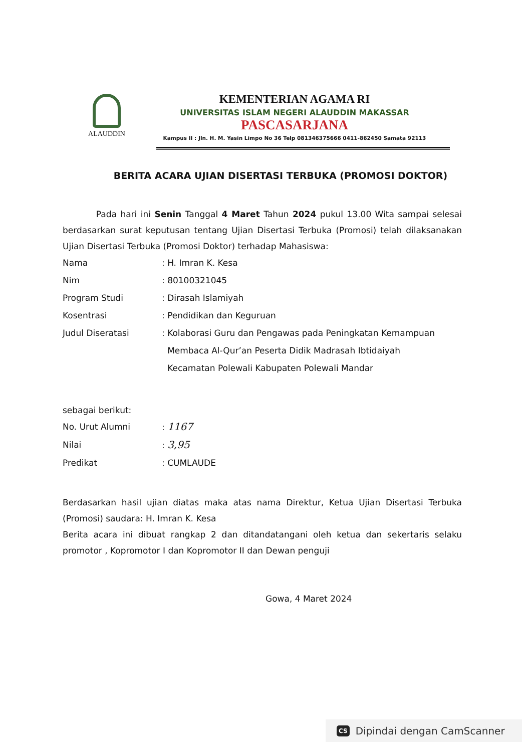ALAUDDIN
KEMENTERIAN AGAMA RI
UNIVERSITAS ISLAM NEGERI ALAUDDIN MAKASSAR
PASCASARJANA
Kampus II : Jln. H. M. Yasin Limpo No 36 Telp 081346375666 0411-862450 Samata 92113
BERITA ACARA UJIAN DISERTASI TERBUKA (PROMOSI DOKTOR)
Pada hari ini Senin Tanggal 4 Maret Tahun 2024 pukul 13.00 Wita sampai selesai berdasarkan surat keputusan tentang Ujian Disertasi Terbuka (Promosi) telah dilaksanakan Ujian Disertasi Terbuka (Promosi Doktor) terhadap Mahasiswa:
Nama : H. Imran K. Kesa
Nim : 80100321045
Program Studi : Dirasah Islamiyah
Kosentrasi : Pendidikan dan Keguruan
Judul Diseratasi : Kolaborasi Guru dan Pengawas pada Peningkatan Kemampuan Membaca Al-Qur’an Peserta Didik Madrasah Ibtidaiyah Kecamatan Polewali Kabupaten Polewali Mandar
sebagai berikut:
No. Urut Alumni : 1167
Nilai : 3,95
Predikat : CUMLAUDE
Berdasarkan hasil ujian diatas maka atas nama Direktur, Ketua Ujian Disertasi Terbuka (Promosi) saudara: H. Imran K. Kesa
Berita acara ini dibuat rangkap 2 dan ditandatangani oleh ketua dan sekertaris selaku promotor , Kopromotor I dan Kopromotor II dan Dewan penguji
Gowa, 4 Maret 2024
CS Dipindai dengan CamScanner